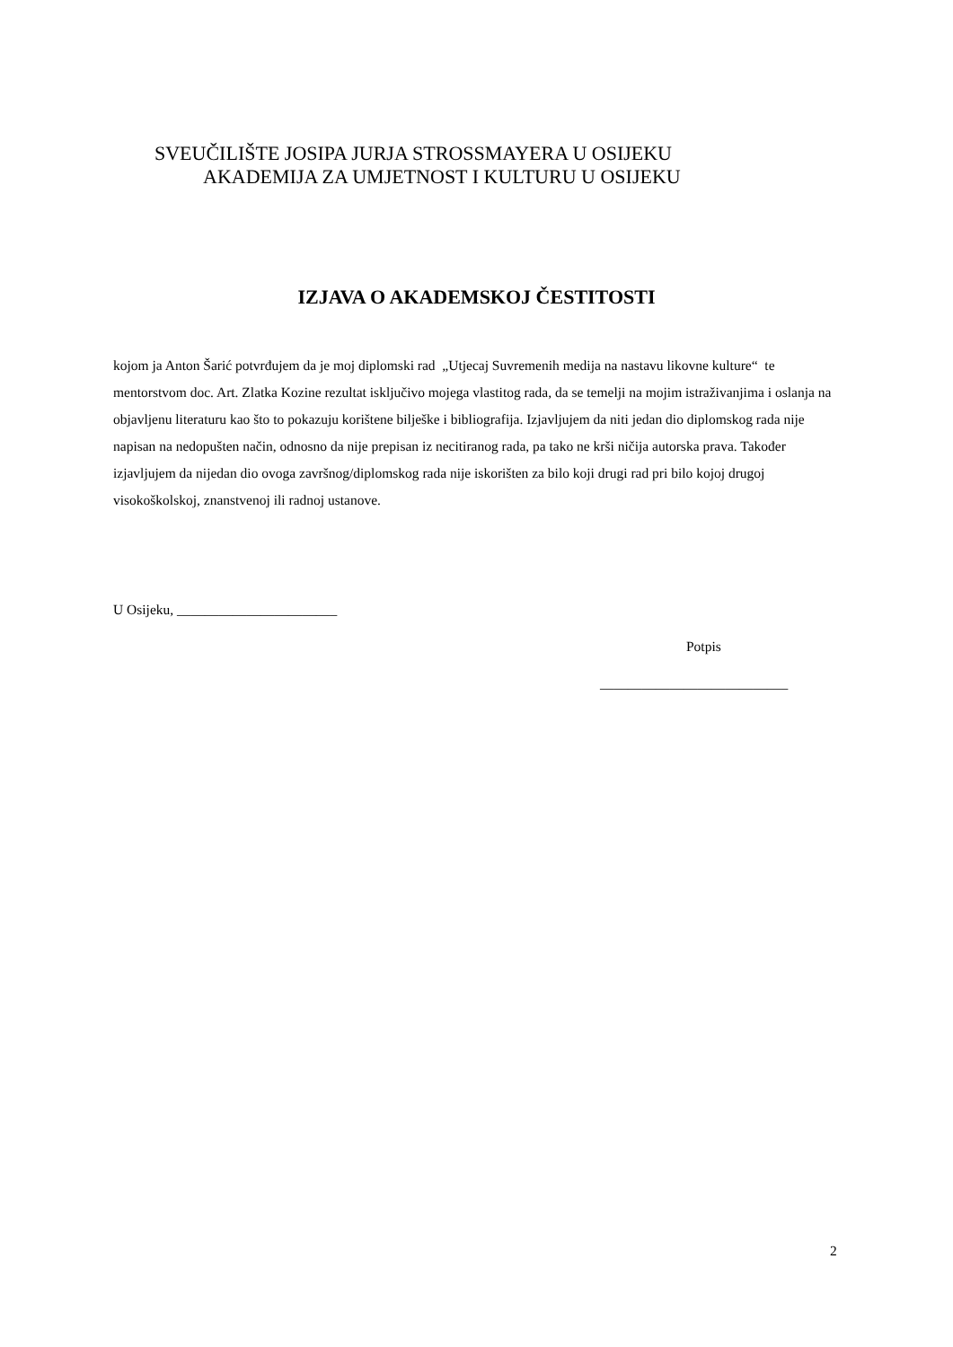SVEUČILIŠTE JOSIPA JURJA STROSSMAYERA U OSIJEKU
AKADEMIJA ZA UMJETNOST I KULTURU U OSIJEKU
IZJAVA O AKADEMSKOJ ČESTITOSTI
kojom ja Anton Šarić potvrđujem da je moj diplomski rad „Utjecaj Suvremenih medija na nastavu likovne kulture“ te mentorstvom doc. Art. Zlatka Kozine rezultat isključivo mojega vlastitog rada, da se temelji na mojim istraživanjima i oslanja na objavljenu literaturu kao što to pokazuju korištene bilješke i bibliografija. Izjavljujem da niti jedan dio diplomskog rada nije napisan na nedopušten način, odnosno da nije prepisan iz necitiranog rada, pa tako ne krši ničija autorska prava. Također izjavljujem da nijedan dio ovoga završnog/diplomskog rada nije iskorišten za bilo koji drugi rad pri bilo kojoj drugoj visokoškolskoj, znanstvenoj ili radnoj ustanove.
U Osijeku, _______________________
Potpis
___________________________
2